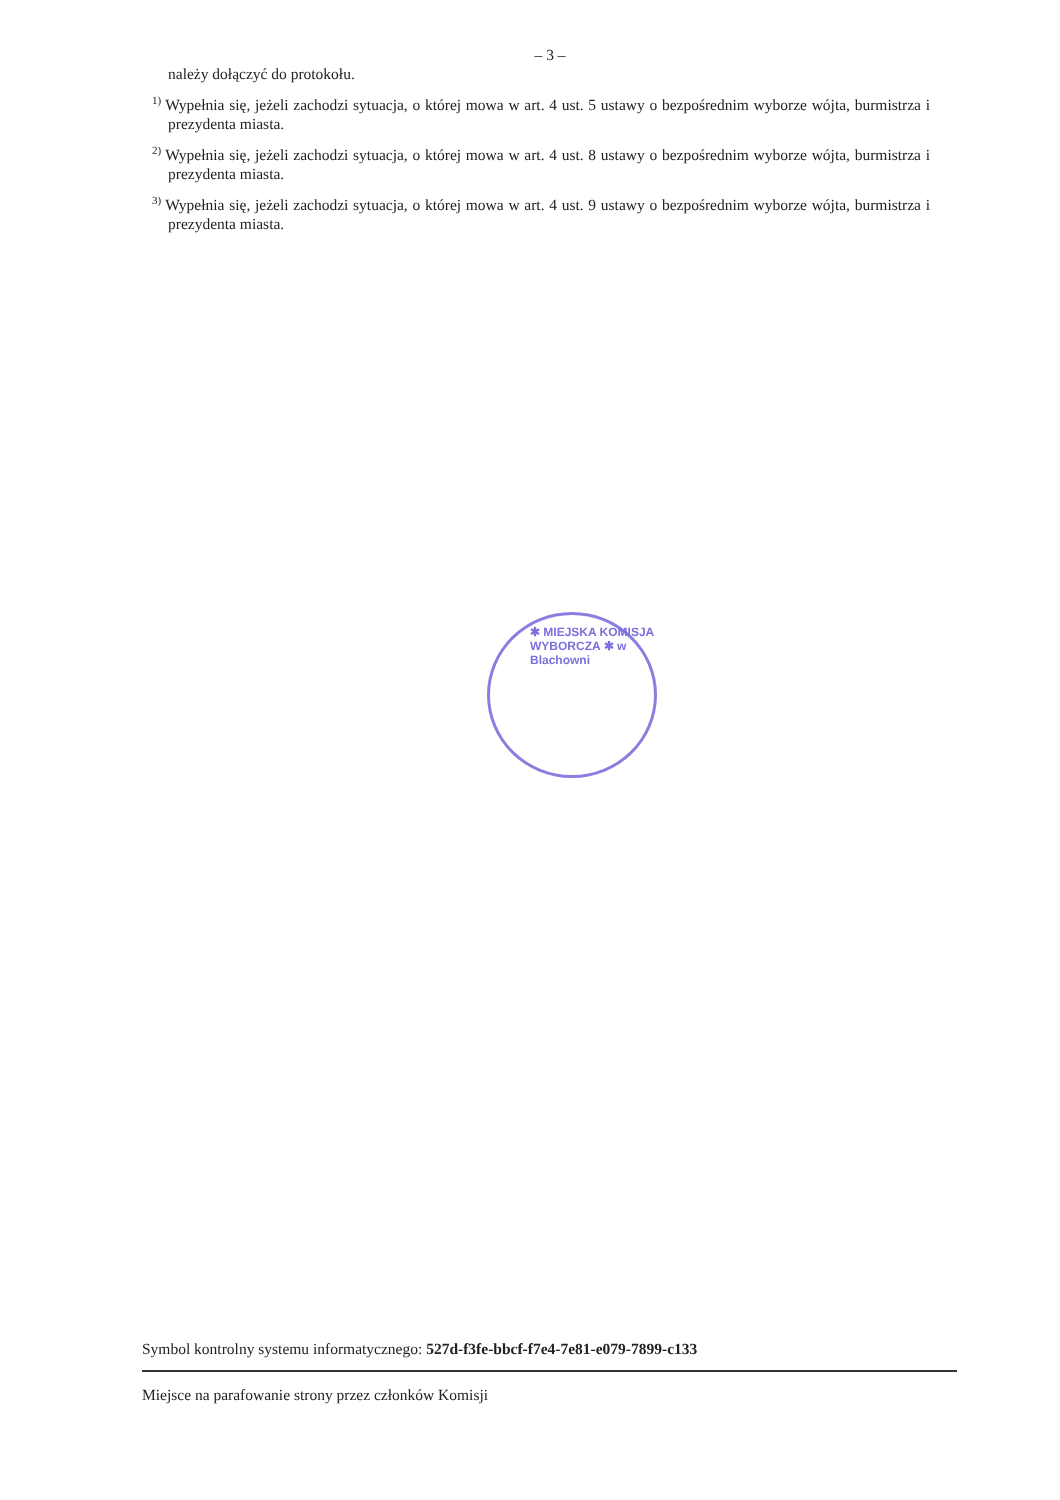– 3 –
należy dołączyć do protokołu.
<sup>1)</sup> Wypełnia się, jeżeli zachodzi sytuacja, o której mowa w art. 4 ust. 5 ustawy o bezpośrednim wyborze wójta, burmistrza i prezydenta miasta.
<sup>2)</sup> Wypełnia się, jeżeli zachodzi sytuacja, o której mowa w art. 4 ust. 8 ustawy o bezpośrednim wyborze wójta, burmistrza i prezydenta miasta.
<sup>3)</sup> Wypełnia się, jeżeli zachodzi sytuacja, o której mowa w art. 4 ust. 9 ustawy o bezpośrednim wyborze wójta, burmistrza i prezydenta miasta.
✱ MIEJSKA KOMISJA WYBORCZA ✱ w Blachowni
Symbol kontrolny systemu informatycznego: 527d-f3fe-bbcf-f7e4-7e81-e079-7899-c133
Miejsce na parafowanie strony przez członków Komisji